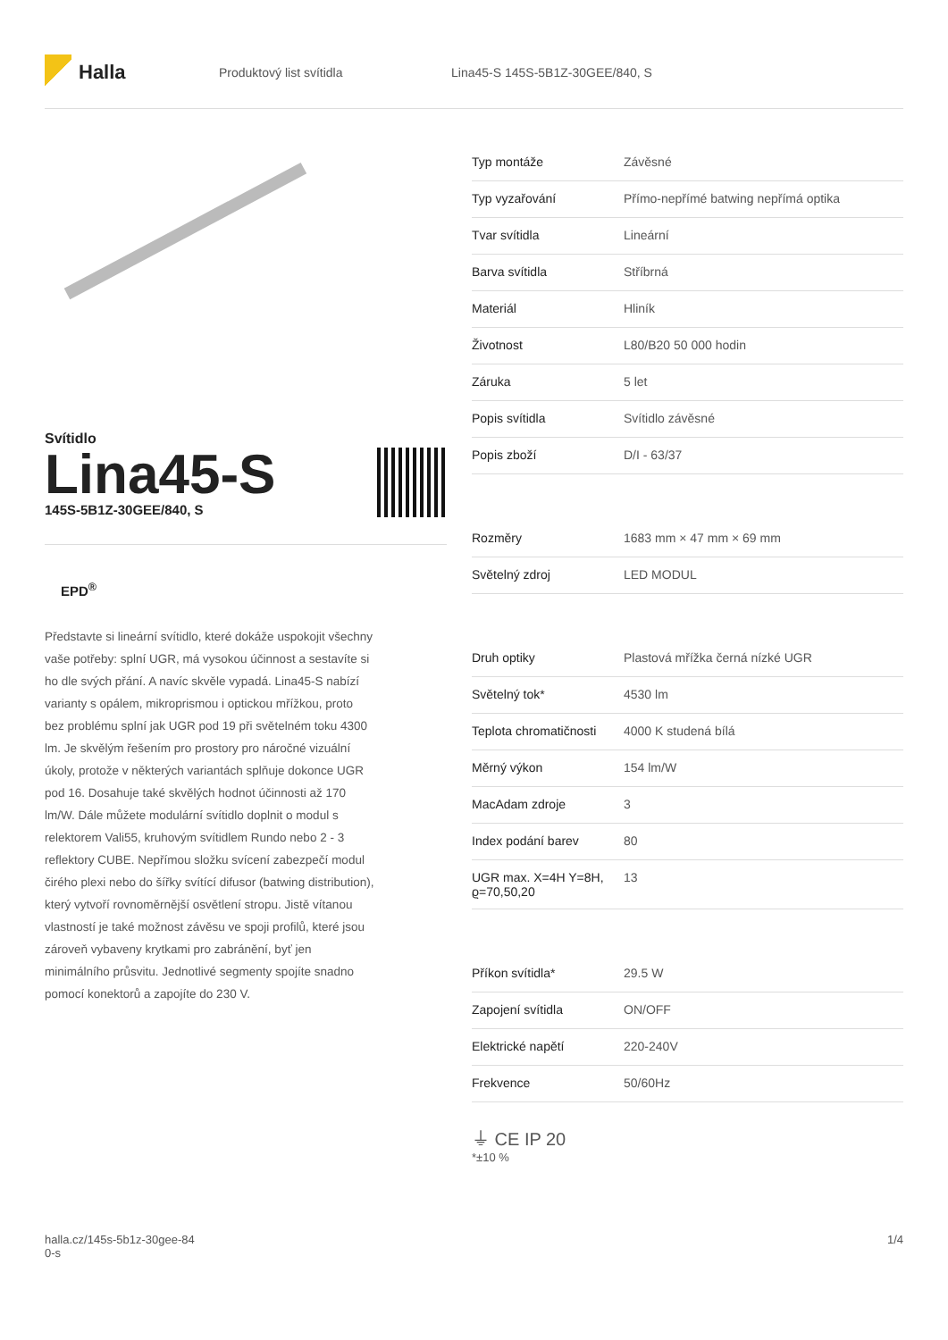Halla
Produktový list svítidla
Lina45-S 145S-5B1Z-30GEE/840, S
Svítidlo
Lina45-S
145S-5B1Z-30GEE/840, S
EPD<sup>®</sup>
Představte si lineární svítidlo, které dokáže uspokojit všechny vaše potřeby: splní UGR, má vysokou účinnost a sestavíte si ho dle svých přání. A navíc skvěle vypadá. Lina45-S nabízí varianty s opálem, mikroprismou i optickou mřížkou, proto bez problému splní jak UGR pod 19 při světelném toku 4300 lm. Je skvělým řešením pro prostory pro náročné vizuální úkoly, protože v některých variantách splňuje dokonce UGR pod 16. Dosahuje také skvělých hodnot účinnosti až 170 lm/W. Dále můžete modulární svítidlo doplnit o modul s relektorem Vali55, kruhovým svítidlem Rundo nebo 2 - 3 reflektory CUBE. Nepřímou složku svícení zabezpečí modul čirého plexi nebo do šířky svítící difusor (batwing distribution), který vytvoří rovnoměrnější osvětlení stropu. Jistě vítanou vlastností je také možnost závěsu ve spoji profilů, které jsou zároveň vybaveny krytkami pro zabránění, byť jen minimálního průsvitu. Jednotlivé segmenty spojíte snadno pomocí konektorů a zapojíte do 230 V.
| Typ montáže | Závěsné |
| Typ vyzařování | Přímo-nepřímé batwing nepřímá optika |
| Tvar svítidla | Lineární |
| Barva svítidla | Stříbrná |
| Materiál | Hliník |
| Životnost | L80/B20 50 000 hodin |
| Záruka | 5 let |
| Popis svítidla | Svítidlo závěsné |
| Popis zboží | D/I - 63/37 |
| Rozměry | 1683 mm × 47 mm × 69 mm |
| Světelný zdroj | LED MODUL |
| Druh optiky | Plastová mřížka černá nízké UGR |
| Světelný tok* | 4530 lm |
| Teplota chromatičnosti | 4000 K studená bílá |
| Měrný výkon | 154 lm/W |
| MacAdam zdroje | 3 |
| Index podání barev | 80 |
| UGR max. X=4H Y=8H, ϱ=70,50,20 | 13 |
| Příkon svítidla* | 29.5 W |
| Zapojení svítidla | ON/OFF |
| Elektrické napětí | 220-240V |
| Frekvence | 50/60Hz |
⏚ CE IP 20
*±10 %
halla.cz/145s-5b1z-30gee-84
0-s
1/4